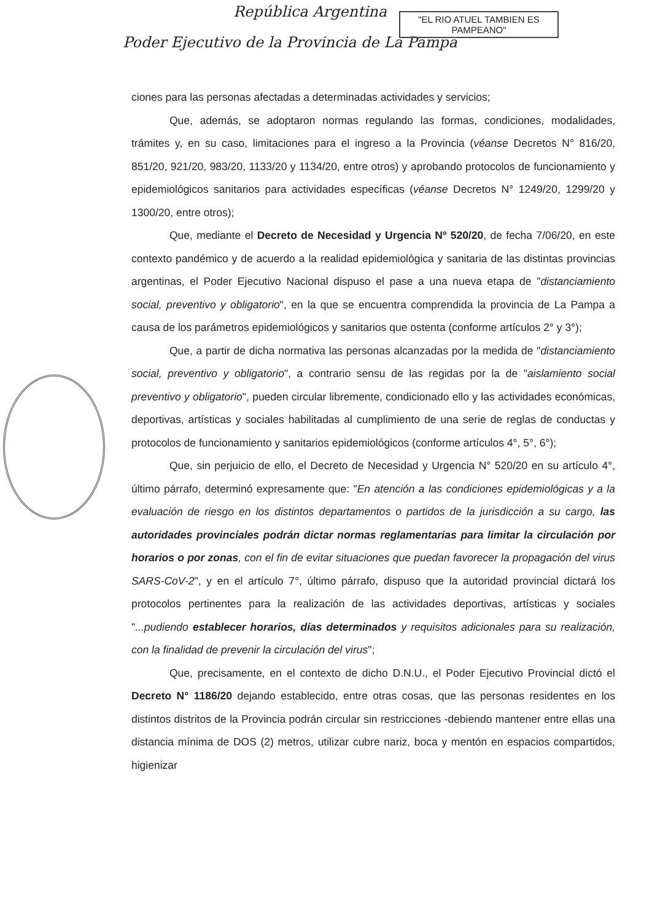República Argentina
Poder Ejecutivo de la Provincia de La Pampa
"EL RIO ATUEL TAMBIEN ES PAMPEANO"
ciones para las personas afectadas a determinadas actividades y servicios;
Que, además, se adoptaron normas regulando las formas, condiciones, modalidades, trámites y, en su caso, limitaciones para el ingreso a la Provincia (véanse Decretos N° 816/20, 851/20, 921/20, 983/20, 1133/20 y 1134/20, entre otros) y aprobando protocolos de funcionamiento y epidemiológicos sanitarios para actividades específicas (véanse Decretos N° 1249/20, 1299/20 y 1300/20, entre otros);
Que, mediante el Decreto de Necesidad y Urgencia Nº 520/20, de fecha 7/06/20, en este contexto pandémico y de acuerdo a la realidad epidemiológica y sanitaria de las distintas provincias argentinas, el Poder Ejecutivo Nacional dispuso el pase a una nueva etapa de "distanciamiento social, preventivo y obligatorio", en la que se encuentra comprendida la provincia de La Pampa a causa de los parámetros epidemiológicos y sanitarios que ostenta (conforme artículos 2° y 3°);
Que, a partir de dicha normativa las personas alcanzadas por la medida de "distanciamiento social, preventivo y obligatorio", a contrario sensu de las regidas por la de "aislamiento social preventivo y obligatorio", pueden circular libremente, condicionado ello y las actividades económicas, deportivas, artísticas y sociales habilitadas al cumplimiento de una serie de reglas de conductas y protocolos de funcionamiento y sanitarios epidemiológicos (conforme artículos 4°, 5°, 6°);
Que, sin perjuicio de ello, el Decreto de Necesidad y Urgencia N° 520/20 en su artículo 4°, último párrafo, determinó expresamente que: "En atención a las condiciones epidemiológicas y a la evaluación de riesgo en los distintos departamentos o partidos de la jurisdicción a su cargo, las autoridades provinciales podrán dictar normas reglamentarias para limitar la circulación por horarios o por zonas, con el fin de evitar situaciones que puedan favorecer la propagación del virus SARS-CoV-2", y en el artículo 7°, último párrafo, dispuso que la autoridad provincial dictará los protocolos pertinentes para la realización de las actividades deportivas, artísticas y sociales "...pudiendo establecer horarios, días determinados y requisitos adicionales para su realización, con la finalidad de prevenir la circulación del virus";
Que, precisamente, en el contexto de dicho D.N.U., el Poder Ejecutivo Provincial dictó el Decreto N° 1186/20 dejando establecido, entre otras cosas, que las personas residentes en los distintos distritos de la Provincia podrán circular sin restricciones -debiendo mantener entre ellas una distancia mínima de DOS (2) metros, utilizar cubre nariz, boca y mentón en espacios compartidos, higienizar